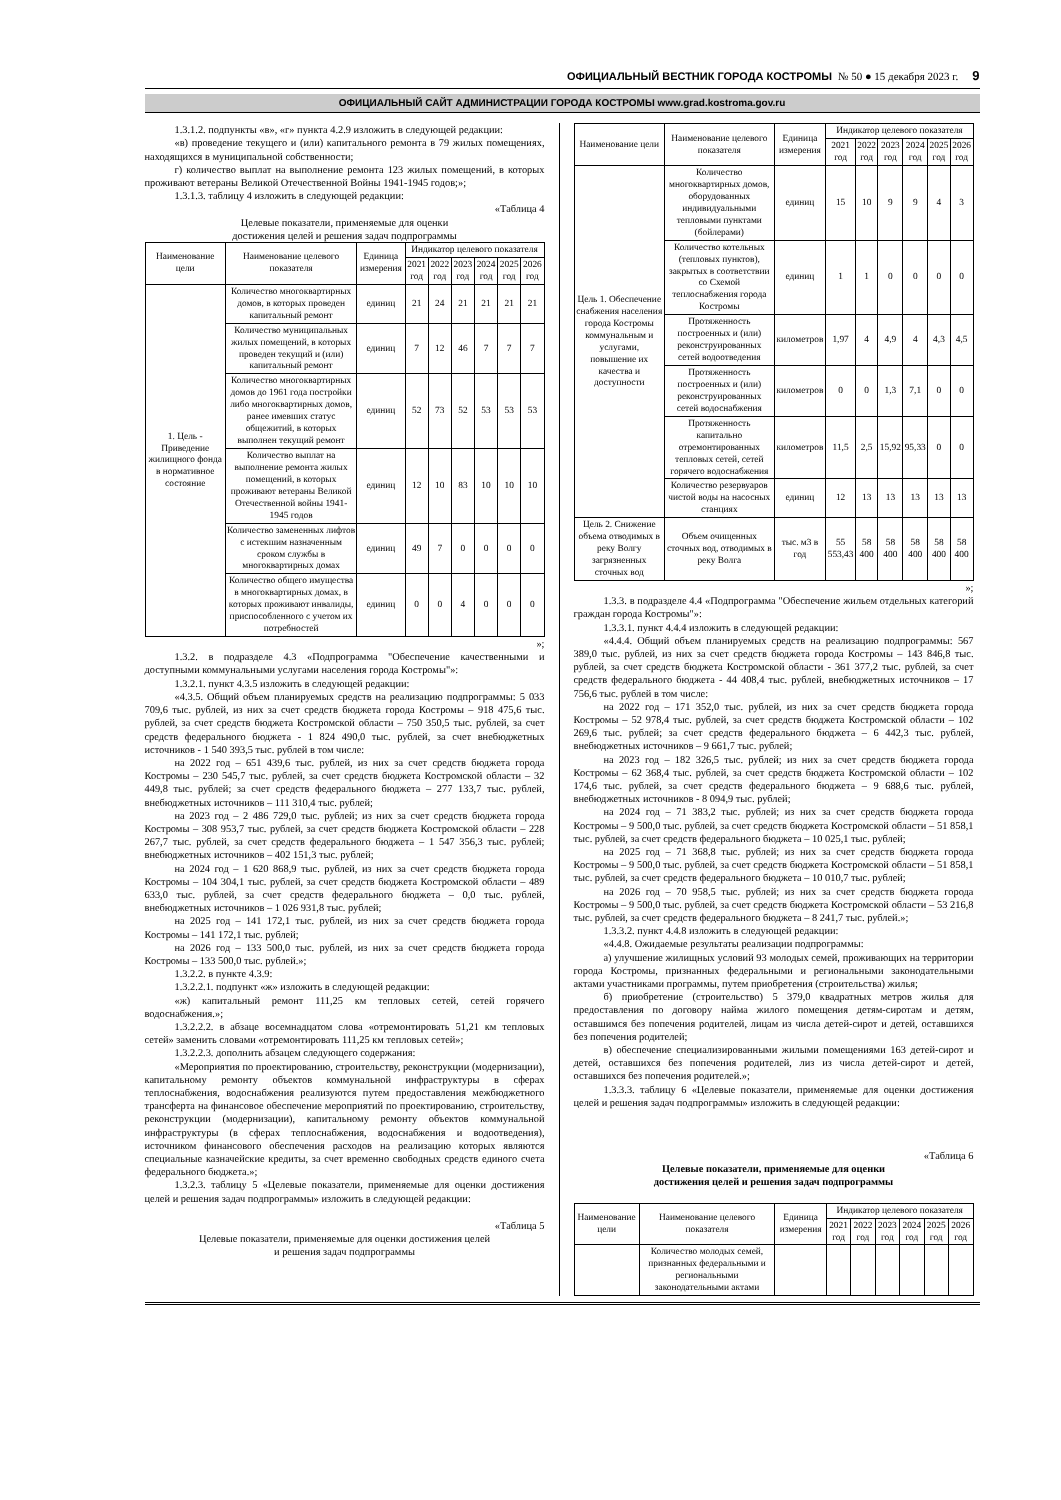ОФИЦИАЛЬНЫЙ ВЕСТНИК ГОРОДА КОСТРОМЫ № 50 ● 15 декабря 2023 г. 9
ОФИЦИАЛЬНЫЙ САЙТ АДМИНИСТРАЦИИ ГОРОДА КОСТРОМЫ www.grad.kostroma.gov.ru
1.3.1.2. подпункты «в», «г» пункта 4.2.9 изложить в следующей редакции:
«в) проведение текущего и (или) капитального ремонта в 79 жилых помещениях, находящихся в муниципальной собственности;
г) количество выплат на выполнение ремонта 123 жилых помещений, в которых проживают ветераны Великой Отечественной Войны 1941-1945 годов;»;
1.3.1.3. таблицу 4 изложить в следующей редакции:
«Таблица 4
Целевые показатели, применяемые для оценки
достижения целей и решения задач подпрограммы
| Наименование цели | Наименование целевого показателя | Единица измерения | Индикатор целевого показателя | | | | | |
| --- | --- | --- | --- | --- | --- | --- | --- | --- |
| | | | 2021 год | 2022 год | 2023 год | 2024 год | 2025 год | 2026 год |
| 1. Цель - Приведение жилищного фонда в нормативное состояние | Количество многоквартирных домов, в которых проведен капитальный ремонт | единиц | 21 | 24 | 21 | 21 | 21 | 21 |
| | Количество муниципальных жилых помещений, в которых проведен текущий и (или) капитальный ремонт | единиц | 7 | 12 | 46 | 7 | 7 | 7 |
| | Количество многоквартирных домов до 1961 года постройки либо многоквартирных домов, ранее имевших статус общежитий, в которых выполнен текущий ремонт | единиц | 52 | 73 | 52 | 53 | 53 | 53 |
| | Количество выплат на выполнение ремонта жилых помещений, в которых проживают ветераны Великой Отечественной войны 1941-1945 годов | единиц | 12 | 10 | 83 | 10 | 10 | 10 |
| | Количество замененных лифтов с истекшим назначенным сроком службы в многоквартирных домах | единиц | 49 | 7 | 0 | 0 | 0 | 0 |
| | Количество общего имущества в многоквартирных домах, в которых проживают инвалиды, приспособленного с учетом их потребностей | единиц | 0 | 0 | 4 | 0 | 0 | 0 |
»;
1.3.2. в подразделе 4.3 «Подпрограмма "Обеспечение качественными и доступными коммунальными услугами населения города Костромы"»:
1.3.2.1. пункт 4.3.5 изложить в следующей редакции:
«4.3.5. Общий объем планируемых средств на реализацию подпрограммы: 5 033 709,6 тыс. рублей, из них за счет средств бюджета города Костромы – 918 475,6 тыс. рублей, за счет средств бюджета Костромской области – 750 350,5 тыс. рублей, за счет средств федерального бюджета - 1 824 490,0 тыс. рублей, за счет внебюджетных источников - 1 540 393,5 тыс. рублей в том числе:
на 2022 год – 651 439,6 тыс. рублей, из них за счет средств бюджета города Костромы – 230 545,7 тыс. рублей, за счет средств бюджета Костромской области – 32 449,8 тыс. рублей; за счет средств федерального бюджета – 277 133,7 тыс. рублей, внебюджетных источников – 111 310,4 тыс. рублей;
на 2023 год – 2 486 729,0 тыс. рублей; из них за счет средств бюджета города Костромы – 308 953,7 тыс. рублей, за счет средств бюджета Костромской области – 228 267,7 тыс. рублей, за счет средств федерального бюджета – 1 547 356,3 тыс. рублей; внебюджетных источников – 402 151,3 тыс. рублей;
на 2024 год – 1 620 868,9 тыс. рублей, из них за счет средств бюджета города Костромы – 104 304,1 тыс. рублей, за счет средств бюджета Костромской области – 489 633,0 тыс. рублей, за счет средств федерального бюджета – 0,0 тыс. рублей, внебюджетных источников – 1 026 931,8 тыс. рублей;
на 2025 год – 141 172,1 тыс. рублей, из них за счет средств бюджета города Костромы – 141 172,1 тыс. рублей;
на 2026 год – 133 500,0 тыс. рублей, из них за счет средств бюджета города Костромы – 133 500,0 тыс. рублей.»;
1.3.2.2. в пункте 4.3.9:
1.3.2.2.1. подпункт «ж» изложить в следующей редакции:
«ж) капитальный ремонт 111,25 км тепловых сетей, сетей горячего водоснабжения.»;
1.3.2.2.2. в абзаце восемнадцатом слова «отремонтировать 51,21 км тепловых сетей» заменить словами «отремонтировать 111,25 км тепловых сетей»;
1.3.2.2.3. дополнить абзацем следующего содержания:
«Мероприятия по проектированию, строительству, реконструкции (модернизации), капитальному ремонту объектов коммунальной инфраструктуры в сферах теплоснабжения, водоснабжения реализуются путем предоставления межбюджетного трансферта на финансовое обеспечение мероприятий по проектированию, строительству, реконструкции (модернизации), капитальному ремонту объектов коммунальной инфраструктуры (в сферах теплоснабжения, водоснабжения и водоотведения), источником финансового обеспечения расходов на реализацию которых являются специальные казначейские кредиты, за счет временно свободных средств единого счета федерального бюджета.»;
1.3.2.3. таблицу 5 «Целевые показатели, применяемые для оценки достижения целей и решения задач подпрограммы» изложить в следующей редакции:
«Таблица 5
Целевые показатели, применяемые для оценки достижения целей
и решения задач подпрограммы
| Наименование цели | Наименование целевого показателя | Единица измерения | Индикатор целевого показателя | | | | | |
| --- | --- | --- | --- | --- | --- | --- | --- | --- |
| | | | 2021 год | 2022 год | 2023 год | 2024 год | 2025 год | 2026 год |
| Цель 1. Обеспечение снабжения населения города Костромы коммунальным и услугами, повышение их качества и доступности | Количество многоквартирных домов, оборудованных индивидуальными тепловыми пунктами (бойлерами) | единиц | 15 | 10 | 9 | 9 | 4 | 3 |
| | Количество котельных (тепловых пунктов), закрытых в соответствии со Схемой теплоснабжения города Костромы | единиц | 1 | 1 | 0 | 0 | 0 | 0 |
| | Протяженность построенных и (или) реконструированных сетей водоотведения | километров | 1,97 | 4 | 4,9 | 4 | 4,3 | 4,5 |
| | Протяженность построенных и (или) реконструированных сетей водоснабжения | километров | 0 | 0 | 1,3 | 7,1 | 0 | 0 |
| | Протяженность капитально отремонтированных тепловых сетей, сетей горячего водоснабжения | километров | 11,5 | 2,5 | 15,92 | 95,33 | 0 | 0 |
| | Количество резервуаров чистой воды на насосных станциях | единиц | 12 | 13 | 13 | 13 | 13 | 13 |
| Цель 2. Снижение объема отводимых в реку Волгу загрязненных сточных вод | Объем очищенных сточных вод, отводимых в реку Волга | тыс. м3 в год | 55 553,43 | 58 400 | 58 400 | 58 400 | 58 400 | 58 400 |
»;
1.3.3. в подразделе 4.4 «Подпрограмма "Обеспечение жильем отдельных категорий граждан города Костромы"»:
1.3.3.1. пункт 4.4.4 изложить в следующей редакции:
«4.4.4. Общий объем планируемых средств на реализацию подпрограммы: 567 389,0 тыс. рублей, из них за счет средств бюджета города Костромы – 143 846,8 тыс. рублей, за счет средств бюджета Костромской области - 361 377,2 тыс. рублей, за счет средств федерального бюджета - 44 408,4 тыс. рублей, внебюджетных источников – 17 756,6 тыс. рублей в том числе:
на 2022 год – 171 352,0 тыс. рублей, из них за счет средств бюджета города Костромы – 52 978,4 тыс. рублей, за счет средств бюджета Костромской области – 102 269,6 тыс. рублей; за счет средств федерального бюджета – 6 442,3 тыс. рублей, внебюджетных источников – 9 661,7 тыс. рублей;
на 2023 год – 182 326,5 тыс. рублей; из них за счет средств бюджета города Костромы – 62 368,4 тыс. рублей, за счет средств бюджета Костромской области – 102 174,6 тыс. рублей, за счет средств федерального бюджета – 9 688,6 тыс. рублей, внебюджетных источников - 8 094,9 тыс. рублей;
на 2024 год – 71 383,2 тыс. рублей; из них за счет средств бюджета города Костромы – 9 500,0 тыс. рублей, за счет средств бюджета Костромской области – 51 858,1 тыс. рублей, за счет средств федерального бюджета – 10 025,1 тыс. рублей;
на 2025 год – 71 368,8 тыс. рублей; из них за счет средств бюджета города Костромы – 9 500,0 тыс. рублей, за счет средств бюджета Костромской области – 51 858,1 тыс. рублей, за счет средств федерального бюджета – 10 010,7 тыс. рублей;
на 2026 год – 70 958,5 тыс. рублей; из них за счет средств бюджета города Костромы – 9 500,0 тыс. рублей, за счет средств бюджета Костромской области – 53 216,8 тыс. рублей, за счет средств федерального бюджета – 8 241,7 тыс. рублей.»;
1.3.3.2. пункт 4.4.8 изложить в следующей редакции:
«4.4.8. Ожидаемые результаты реализации подпрограммы:
а) улучшение жилищных условий 93 молодых семей, проживающих на территории города Костромы, признанных федеральными и региональными законодательными актами участниками программы, путем приобретения (строительства) жилья;
б) приобретение (строительство) 5 379,0 квадратных метров жилья для предоставления по договору найма жилого помещения детям-сиротам и детям, оставшимся без попечения родителей, лицам из числа детей-сирот и детей, оставшихся без попечения родителей;
в) обеспечение специализированными жилыми помещениями 163 детей-сирот и детей, оставшихся без попечения родителей, лиз из числа детей-сирот и детей, оставшихся без попечения родителей.»;
1.3.3.3. таблицу 6 «Целевые показатели, применяемые для оценки достижения целей и решения задач подпрограммы» изложить в следующей редакции:
«Таблица 6
Целевые показатели, применяемые для оценки
достижения целей и решения задач подпрограммы
| Наименование цели | Наименование целевого показателя | Единица измерения | Индикатор целевого показателя | | | | | |
| --- | --- | --- | --- | --- | --- | --- | --- | --- |
| | | | 2021 год | 2022 год | 2023 год | 2024 год | 2025 год | 2026 год |
| | Количество молодых семей, признанных федеральными и региональными законодательными актами | | | | | | | |